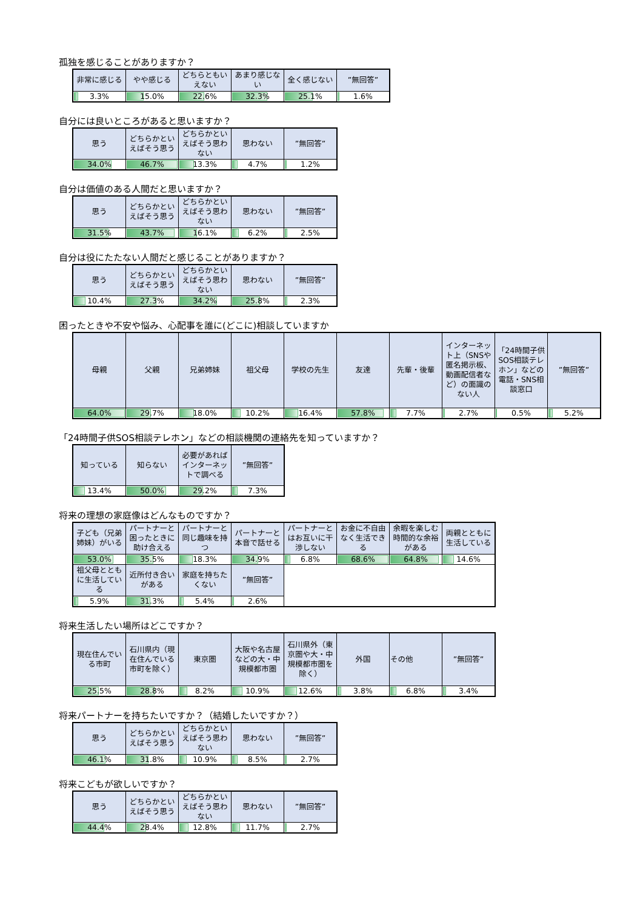孤独を感じることがありますか？
| 非常に感じる | やや感じる | どちらともいえない | あまり感じない | 全く感じない | ”無回答” |
| --- | --- | --- | --- | --- | --- |
| 3.3% | 15.0% | 22.6% | 32.3% | 25.1% | 1.6% |
自分には良いところがあると思いますか？
| 思う | どちらかといえばそう思う | どちらかといえばそう思わない | 思わない | ”無回答” |
| --- | --- | --- | --- | --- |
| 34.0% | 46.7% | 13.3% | 4.7% | 1.2% |
自分は価値のある人間だと思いますか？
| 思う | どちらかといえばそう思う | どちらかといえばそう思わない | 思わない | ”無回答” |
| --- | --- | --- | --- | --- |
| 31.5% | 43.7% | 16.1% | 6.2% | 2.5% |
自分は役にたたない人間だと感じることがありますか？
| 思う | どちらかといえばそう思う | どちらかといえばそう思わない | 思わない | ”無回答” |
| --- | --- | --- | --- | --- |
| 10.4% | 27.3% | 34.2% | 25.8% | 2.3% |
困ったときや不安や悩み、心配事を誰に(どこに)相談していますか
| 母親 | 父親 | 兄弟姉妹 | 祖父母 | 学校の先生 | 友達 | 先輩・後輩 | インターネット上（SNSや匿名掲示板、動画配信者など）の面識のない人 | 「24時間子供SOS相談テレホン」などの電話・SNS相談窓口 | ”無回答” |
| --- | --- | --- | --- | --- | --- | --- | --- | --- | --- |
| 64.0% | 29.7% | 18.0% | 10.2% | 16.4% | 57.8% | 7.7% | 2.7% | 0.5% | 5.2% |
「24時間子供SOS相談テレホン」などの相談機関の連絡先を知っていますか？
| 知っている | 知らない | 必要があればインターネットで調べる | ”無回答” |
| --- | --- | --- | --- |
| 13.4% | 50.0% | 29.2% | 7.3% |
将来の理想の家庭像はどんなものですか？
| 子ども（兄弟姉妹）がいる | パートナーと困ったときに助け合える | パートナーと同じ趣味を持つ | パートナーと本音で話せる | パートナーとはお互いに干渉しない | お金に不自由なく生活できる | 余暇を楽しむ時間的な余裕がある | 両親とともに生活している |
| --- | --- | --- | --- | --- | --- | --- | --- |
| 53.0% | 35.5% | 18.3% | 34.9% | 6.8% | 68.6% | 64.8% | 14.6% |
| 祖父母とともに生活している | 近所付き合いがある | 家庭を持ちたくない | ”無回答” | | | | |
| 5.9% | 31.3% | 5.4% | 2.6% | | | | |
将来生活したい場所はどこですか？
| 現在住んでいる市町 | 石川県内（現在住んでいる市町を除く） | 東京圏 | 大阪や名古屋などの大・中規模都市圏 | 石川県外（東京圏や大・中規模都市圏を除く） | 外国 | その他 | ”無回答” |
| --- | --- | --- | --- | --- | --- | --- | --- |
| 25.5% | 28.8% | 8.2% | 10.9% | 12.6% | 3.8% | 6.8% | 3.4% |
将来パートナーを持ちたいですか？（結婚したいですか？）
| 思う | どちらかといえばそう思う | どちらかといえばそう思わない | 思わない | ”無回答” |
| --- | --- | --- | --- | --- |
| 46.1% | 31.8% | 10.9% | 8.5% | 2.7% |
将来こどもが欲しいですか？
| 思う | どちらかといえばそう思う | どちらかといえばそう思わない | 思わない | ”無回答” |
| --- | --- | --- | --- | --- |
| 44.4% | 28.4% | 12.8% | 11.7% | 2.7% |